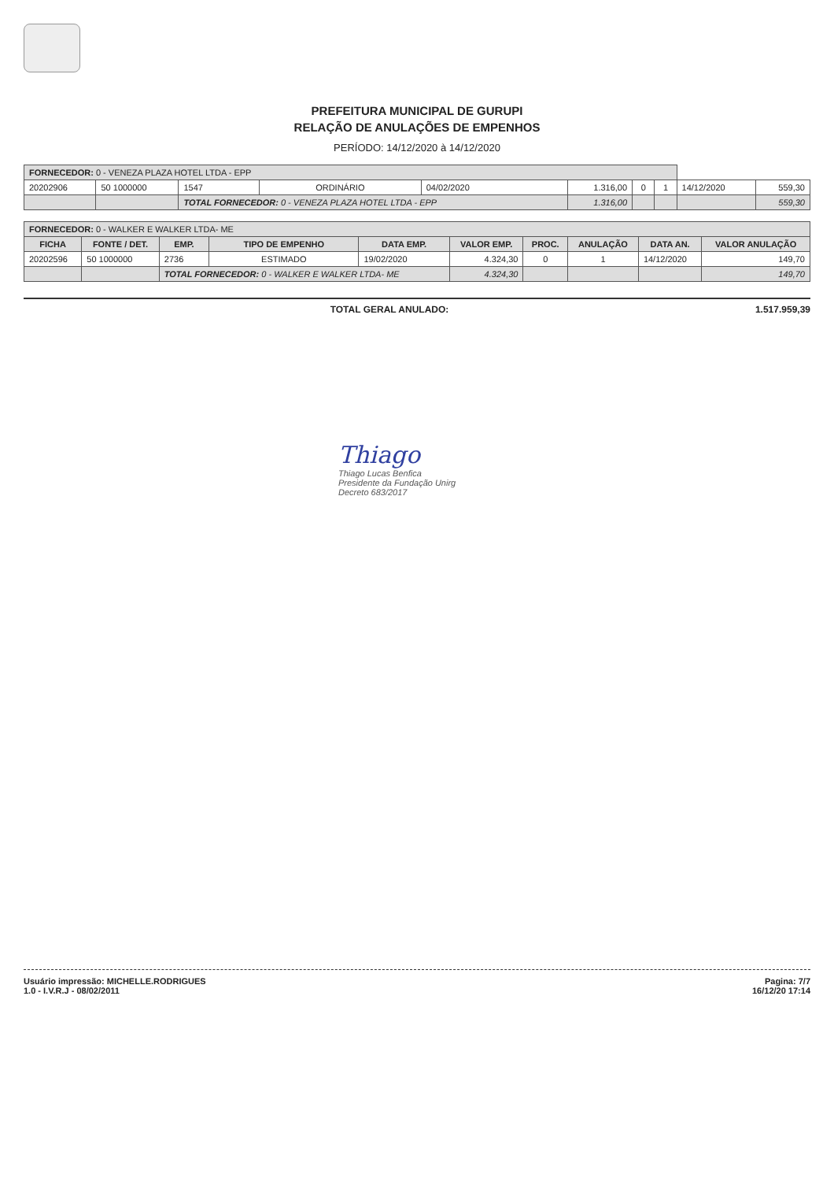PREFEITURA MUNICIPAL DE GURUPI
RELAÇÃO DE ANULAÇÕES DE EMPENHOS
PERÍODO: 14/12/2020 à 14/12/2020
| FORNECEDOR: 0 - VENEZA PLAZA HOTEL LTDA - EPP | | | | | | | | | |
| 20202906 | 50 1000000 | 1547 | ORDINÁRIO | 04/02/2020 | 1.316,00 | 0 | 1 | 14/12/2020 | 559,30 |
| | | TOTAL FORNECEDOR: 0 - VENEZA PLAZA HOTEL LTDA - EPP | | | 1.316,00 | | | | 559,30 |
| FORNECEDOR: 0 - WALKER E WALKER LTDA- ME | | | | | | | | | |
| FICHA | FONTE / DET. | EMP. | TIPO DE EMPENHO | DATA EMP. | VALOR EMP. | PROC. | ANULAÇÃO | DATA AN. | VALOR ANULAÇÃO |
| 20202596 | 50 1000000 | 2736 | ESTIMADO | 19/02/2020 | 4.324,30 | 0 | 1 | 14/12/2020 | 149,70 |
| | | TOTAL FORNECEDOR: 0 - WALKER E WALKER LTDA- ME | | | 4.324,30 | | | | 149,70 |
TOTAL GERAL ANULADO: 1.517.959,39
Thiago
Thiago Lucas Benfica
Presidente da Fundação Unirg
Decreto 683/2017
Usuário impressão: MICHELLE.RODRIGUES
1.0 - I.V.R.J - 08/02/2011
Pagina: 7/7
16/12/20 17:14